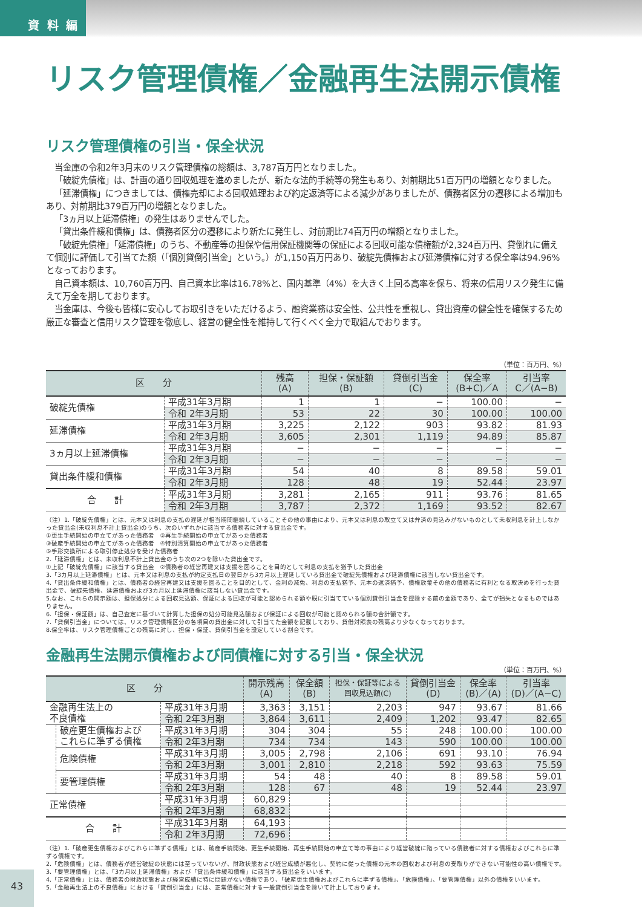資 料 編
リスク管理債権／金融再生法開示債権
リスク管理債権の引当・保全状況
当金庫の令和2年3月末のリスク管理債権の総額は、3,787百万円となりました。
「破綻先債権」は、計画の通り回収処理を進めましたが、新たな法的手続等の発生もあり、対前期比51百万円の増額となりました。
「延滞債権」につきましては、債権売却による回収処理および約定返済等による減少がありましたが、債務者区分の遷移による増加もあり、対前期比379百万円の増額となりました。
「3ヵ月以上延滞債権」の発生はありませんでした。
「貸出条件緩和債権」は、債務者区分の遷移により新たに発生し、対前期比74百万円の増額となりました。
「破綻先債権」「延滞債権」のうち、不動産等の担保や信用保証機関等の保証による回収可能な債権額が2,324百万円、貸倒れに備えて個別に評価して引当てた額（「個別貸倒引当金」という。）が1,150百万円あり、破綻先債権および延滞債権に対する保全率は94.96%となっております。
自己資本額は、10,760百万円、自己資本比率は16.78%と、国内基準（4%）を大きく上回る高率を保ち、将来の信用リスク発生に備えて万全を期しております。
当金庫は、今後も皆様に安心してお取引きをいただけるよう、融資業務は安全性、公共性を重視し、貸出資産の健全性を確保するため厳正な審査と信用リスク管理を徹底し、経営の健全性を維持して行くべく全力で取組んでおります。
（単位：百万円、%）
| 区 分 | | 残高 (A) | 担保・保証額 (B) | 貸倒引当金 (C) | 保全率 (B+C)／A | 引当率 C／(A−B) |
| --- | --- | --- | --- | --- | --- | --- |
| 破綻先債権 | 平成31年3月期 | 1 | 1 | − | 100.00 | − |
| | 令和 2年3月期 | 53 | 22 | 30 | 100.00 | 100.00 |
| 延滞債権 | 平成31年3月期 | 3,225 | 2,122 | 903 | 93.82 | 81.93 |
| | 令和 2年3月期 | 3,605 | 2,301 | 1,119 | 94.89 | 85.87 |
| 3ヵ月以上延滞債権 | 平成31年3月期 | − | − | − | − | − |
| | 令和 2年3月期 | − | − | − | − | − |
| 貸出条件緩和債権 | 平成31年3月期 | 54 | 40 | 8 | 89.58 | 59.01 |
| | 令和 2年3月期 | 128 | 48 | 19 | 52.44 | 23.97 |
| 合 計 | 平成31年3月期 | 3,281 | 2,165 | 911 | 93.76 | 81.65 |
| | 令和 2年3月期 | 3,787 | 2,372 | 1,169 | 93.52 | 82.67 |
（注）1.「破綻先債権」とは、元本又は利息の支払の遅延が相当期間継続していることその他の事由により、元本又は利息の取立て又は弁済の見込みがないものとして未収利息を計上しなかった貸出金(未収利息不計上貸出金)のうち、次のいずれかに該当する債務者に対する貸出金です。
①更生手続開始の申立てがあった債務者　②再生手続開始の申立てがあった債務者
③破産手続開始の申立てがあった債務者　④特別清算開始の申立てがあった債務者
⑤手形交換所による取引停止処分を受けた債務者
2.「延滞債権」とは、未収利息不計上貸出金のうち次の2つを除いた貸出金です。
①上記「破綻先債権」に該当する貸出金　②債務者の経営再建又は支援を図ることを目的として利息の支払を猶予した貸出金
3.「3カ月以上延滞債権」とは、元本又は利息の支払が約定支払日の翌日から3カ月以上遅延している貸出金で破綻先債権および延滞債権に該当しない貸出金です。
4.「貸出条件緩和債権」とは、債務者の経営再建又は支援を図ることを目的として、金利の減免、利息の支払猶予、元本の返済猶予、債権放棄その他の債務者に有利となる取決めを行った貸出金で、破綻先債権、延滞債権および3カ月以上延滞債権に該当しない貸出金です。
5.なお、これらの開示額は、担保処分による回収見込額、保証による回収が可能と認められる額や既に引当てている個別貸倒引当金を控除する前の金額であり、全てが損失となるものではありません。
6.「担保・保証額」は、自己査定に基づいて計算した担保の処分可能見込額および保証による回収が可能と認められる額の合計額です。
7.「貸倒引当金」については、リスク管理債権区分の各項目の貸出金に対して引当てた金額を記載しており、貸借対照表の残高より少なくなっております。
8.保全率は、リスク管理債権ごとの残高に対し、担保・保証、貸倒引当金を設定している割合です。
金融再生法開示債権および同債権に対する引当・保全状況
（単位：百万円、%）
| 区 分 | | | 開示残高 (A) | 保全額 (B) | 担保・保証等による 回収見込額(C) | 貸倒引当金 (D) | 保全率 (B)／(A) | 引当率 (D)／(A−C) |
| --- | --- | --- | --- | --- | --- | --- | --- | --- |
| 金融再生法上の 不良債権 | | 平成31年3月期 | 3,363 | 3,151 | 2,203 | 947 | 93.67 | 81.66 |
| | | 令和 2年3月期 | 3,864 | 3,611 | 2,409 | 1,202 | 93.47 | 82.65 |
| | 破産更生債権および これらに準ずる債権 | 平成31年3月期 | 304 | 304 | 55 | 248 | 100.00 | 100.00 |
| | | 令和 2年3月期 | 734 | 734 | 143 | 590 | 100.00 | 100.00 |
| | 危険債権 | 平成31年3月期 | 3,005 | 2,798 | 2,106 | 691 | 93.10 | 76.94 |
| | | 令和 2年3月期 | 3,001 | 2,810 | 2,218 | 592 | 93.63 | 75.59 |
| | 要管理債権 | 平成31年3月期 | 54 | 48 | 40 | 8 | 89.58 | 59.01 |
| | | 令和 2年3月期 | 128 | 67 | 48 | 19 | 52.44 | 23.97 |
| 正常債権 | | 平成31年3月期 | 60,829 | | | | | |
| | | 令和 2年3月期 | 68,832 | | | | | |
| 合 計 | | 平成31年3月期 | 64,193 | | | | | |
| | | 令和 2年3月期 | 72,696 | | | | | |
（注）1.「破産更生債権およびこれらに準ずる債権」とは、破産手続開始、更生手続開始、再生手続開始の申立て等の事由により経営破綻に陥っている債務者に対する債権およびこれらに準ずる債権です。
2.「危険債権」とは、債務者が経営破綻の状態には至っていないが、財政状態および経営成績が悪化し、契約に従った債権の元本の回収および利息の受取りができない可能性の高い債権です。
3.「要管理債権」とは、「3カ月以上延滞債権」および「貸出条件緩和債権」に該当する貸出金をいいます。
4.「正常債権」とは、債務者の財政状態および経営成績に特に問題がない債権であり、「破産更生債権およびこれらに準ずる債権」、「危険債権」、「要管理債権」以外の債権をいいます。
5.「金融再生法上の不良債権」における「貸倒引当金」には、正常債権に対する一般貸倒引当金を除いて計上しております。
43